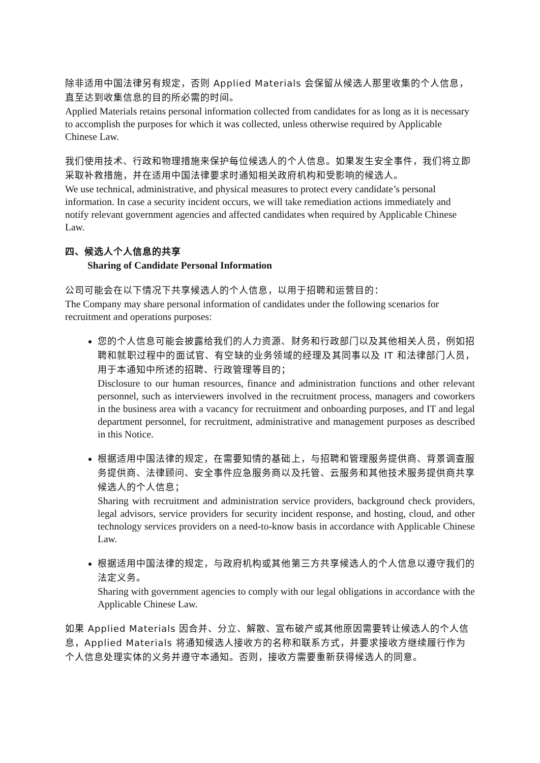除非适用中国法律另有规定，否则 Applied Materials 会保留从候选人那里收集的个人信息，直至达到收集信息的目的所必需的时间。
Applied Materials retains personal information collected from candidates for as long as it is necessary to accomplish the purposes for which it was collected, unless otherwise required by Applicable Chinese Law.
我们使用技术、行政和物理措施来保护每位候选人的个人信息。如果发生安全事件，我们将立即采取补救措施，并在适用中国法律要求时通知相关政府机构和受影响的候选人。
We use technical, administrative, and physical measures to protect every candidate’s personal information. In case a security incident occurs, we will take remediation actions immediately and notify relevant government agencies and affected candidates when required by Applicable Chinese Law.
四、候选人个人信息的共享
Sharing of Candidate Personal Information
公司可能会在以下情况下共享候选人的个人信息，以用于招聘和运营目的：
The Company may share personal information of candidates under the following scenarios for recruitment and operations purposes:
您的个人信息可能会披露给我们的人力资源、财务和行政部门以及其他相关人员，例如招聘和就职过程中的面试官、有空缺的业务领域的经理及其同事以及 IT 和法律部门人员，用于本通知中所述的招聘、行政管理等目的；
Disclosure to our human resources, finance and administration functions and other relevant personnel, such as interviewers involved in the recruitment process, managers and coworkers in the business area with a vacancy for recruitment and onboarding purposes, and IT and legal department personnel, for recruitment, administrative and management purposes as described in this Notice.
根据适用中国法律的规定，在需要知情的基础上，与招聘和管理服务提供商、背景调查服务提供商、法律顾问、安全事件应急服务商以及托管、云服务和其他技术服务提供商共享候选人的个人信息；
Sharing with recruitment and administration service providers, background check providers, legal advisors, service providers for security incident response, and hosting, cloud, and other technology services providers on a need-to-know basis in accordance with Applicable Chinese Law.
根据适用中国法律的规定，与政府机构或其他第三方共享候选人的个人信息以遵守我们的法定义务。
Sharing with government agencies to comply with our legal obligations in accordance with the Applicable Chinese Law.
如果 Applied Materials 因合并、分立、解散、宣布破产或其他原因需要转让候选人的个人信息，Applied Materials 将通知候选人接收方的名称和联系方式，并要求接收方继续履行作为个人信息处理实体的义务并遵守本通知。否则，接收方需要重新获得候选人的同意。